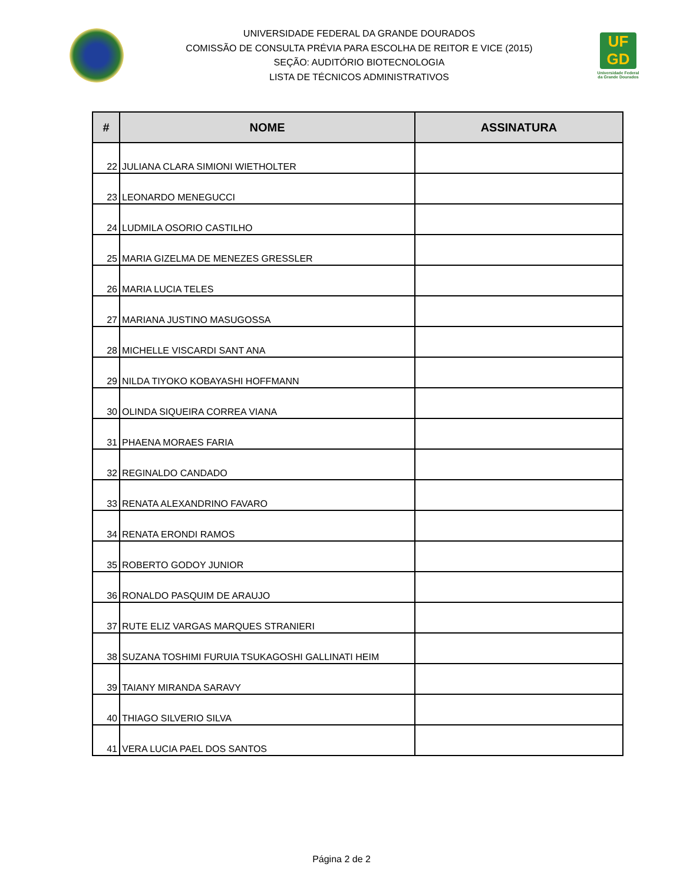UNIVERSIDADE FEDERAL DA GRANDE DOURADOS
COMISSÃO DE CONSULTA PRÉVIA PARA ESCOLHA DE REITOR E VICE (2015)
SEÇÃO: AUDITÓRIO BIOTECNOLOGIA
LISTA DE TÉCNICOS ADMINISTRATIVOS
UF
GD
Universidade Federal da Grande Dourados
| # | NOME | ASSINATURA |
| --- | --- | --- |
| 22 | JULIANA CLARA SIMIONI WIETHOLTER | |
| 23 | LEONARDO MENEGUCCI | |
| 24 | LUDMILA OSORIO CASTILHO | |
| 25 | MARIA GIZELMA DE MENEZES GRESSLER | |
| 26 | MARIA LUCIA TELES | |
| 27 | MARIANA JUSTINO MASUGOSSA | |
| 28 | MICHELLE VISCARDI SANT ANA | |
| 29 | NILDA TIYOKO KOBAYASHI HOFFMANN | |
| 30 | OLINDA SIQUEIRA CORREA VIANA | |
| 31 | PHAENA MORAES FARIA | |
| 32 | REGINALDO CANDADO | |
| 33 | RENATA ALEXANDRINO FAVARO | |
| 34 | RENATA ERONDI RAMOS | |
| 35 | ROBERTO GODOY JUNIOR | |
| 36 | RONALDO PASQUIM DE ARAUJO | |
| 37 | RUTE ELIZ VARGAS MARQUES STRANIERI | |
| 38 | SUZANA TOSHIMI FURUIA TSUKAGOSHI GALLINATI HEIM | |
| 39 | TAIANY MIRANDA SARAVY | |
| 40 | THIAGO SILVERIO SILVA | |
| 41 | VERA LUCIA PAEL DOS SANTOS | |
Página 2 de 2